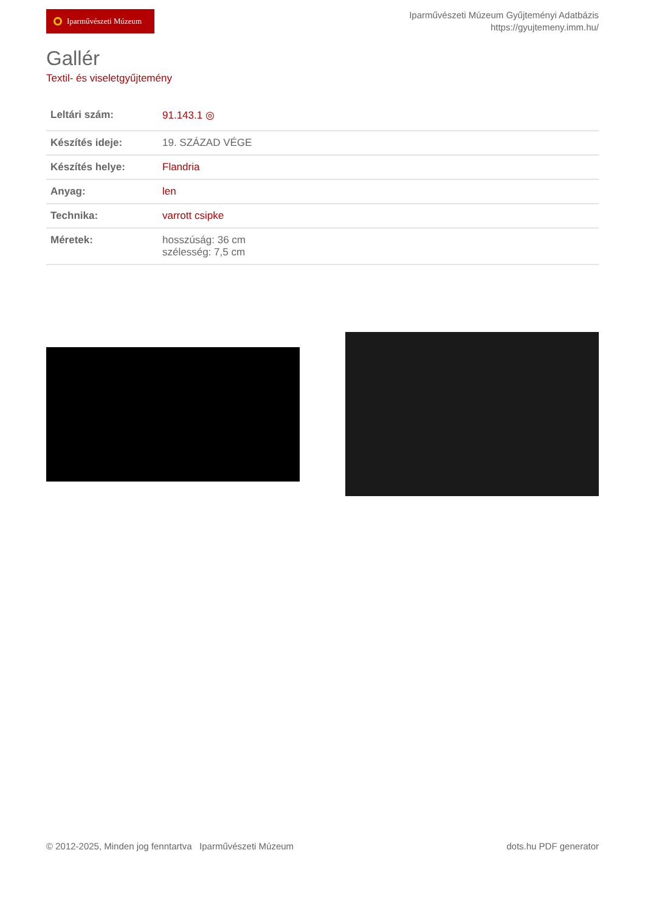Iparművészeti Múzeum
Iparművészeti Múzeum Gyűjteményi Adatbázis
https://gyujtemeny.imm.hu/
Gallér
Textil- és viseletgyűjtemény
| Leltári szám: | 91.143.1 ◎ |
| Készítés ideje: | 19. SZÁZAD VÉGE |
| Készítés helye: | Flandria |
| Anyag: | len |
| Technika: | varrott csipke |
| Méretek: | hosszúság: 36 cm szélesség: 7,5 cm |
© 2012-2025, Minden jog fenntartva Iparművészeti Múzeum
dots.hu PDF generator